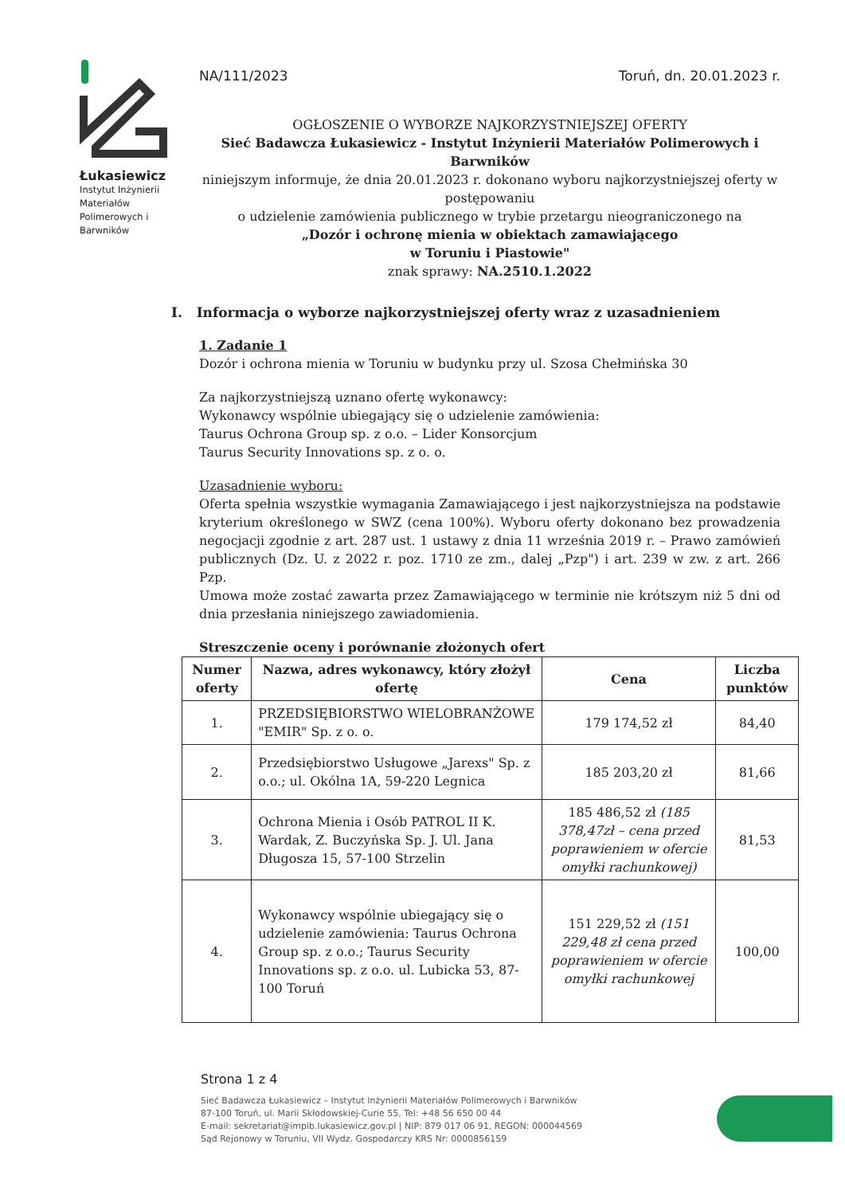Łukasiewicz
Instytut Inżynierii Materiałów Polimerowych i Barwników
NA/111/2023 Toruń, dn. 20.01.2023 r.
OGŁOSZENIE O WYBORZE NAJKORZYSTNIEJSZEJ OFERTY
Sieć Badawcza Łukasiewicz - Instytut Inżynierii Materiałów Polimerowych i Barwników
niniejszym informuje, że dnia 20.01.2023 r. dokonano wyboru najkorzystniejszej oferty w postępowaniu
o udzielenie zamówienia publicznego w trybie przetargu nieograniczonego na
„Dozór i ochronę mienia w obiektach zamawiającego
w Toruniu i Piastowie"
znak sprawy: NA.2510.1.2022
I. Informacja o wyborze najkorzystniejszej oferty wraz z uzasadnieniem
1. Zadanie 1
Dozór i ochrona mienia w Toruniu w budynku przy ul. Szosa Chełmińska 30
Za najkorzystniejszą uznano ofertę wykonawcy:
Wykonawcy wspólnie ubiegający się o udzielenie zamówienia:
Taurus Ochrona Group sp. z o.o. – Lider Konsorcjum
Taurus Security Innovations sp. z o. o.
Uzasadnienie wyboru:
Oferta spełnia wszystkie wymagania Zamawiającego i jest najkorzystniejsza na podstawie kryterium określonego w SWZ (cena 100%). Wyboru oferty dokonano bez prowadzenia negocjacji zgodnie z art. 287 ust. 1 ustawy z dnia 11 września 2019 r. – Prawo zamówień publicznych (Dz. U. z 2022 r. poz. 1710 ze zm., dalej „Pzp") i art. 239 w zw. z art. 266 Pzp.
Umowa może zostać zawarta przez Zamawiającego w terminie nie krótszym niż 5 dni od dnia przesłania niniejszego zawiadomienia.
Streszczenie oceny i porównanie złożonych ofert
| Numer oferty | Nazwa, adres wykonawcy, który złożył ofertę | Cena | Liczba punktów |
| --- | --- | --- | --- |
| 1. | PRZEDSIĘBIORSTWO WIELOBRANŻOWE "EMIR" Sp. z o. o. | 179 174,52 zł | 84,40 |
| 2. | Przedsiębiorstwo Usługowe „Jarexs" Sp. z o.o.; ul. Okólna 1A, 59-220 Legnica | 185 203,20 zł | 81,66 |
| 3. | Ochrona Mienia i Osób PATROL II K. Wardak, Z. Buczyńska Sp. J. Ul. Jana Długosza 15, 57-100 Strzelin | 185 486,52 zł (185 378,47zł – cena przed poprawieniem w ofercie omyłki rachunkowej) | 81,53 |
| 4. | Wykonawcy wspólnie ubiegający się o udzielenie zamówienia: Taurus Ochrona Group sp. z o.o.; Taurus Security Innovations sp. z o.o. ul. Lubicka 53, 87-100 Toruń | 151 229,52 zł (151 229,48 zł cena przed poprawieniem w ofercie omyłki rachunkowej | 100,00 |
Strona 1 z 4
Sieć Badawcza Łukasiewicz – Instytut Inżynierii Materiałów Polimerowych i Barwników
87-100 Toruń, ul. Marii Skłodowskiej-Curie 55, Tel: +48 56 650 00 44
E-mail: sekretariat@impib.lukasiewicz.gov.pl | NIP: 879 017 06 91, REGON: 000044569
Sąd Rejonowy w Toruniu, VII Wydz. Gospodarczy KRS Nr: 0000856159